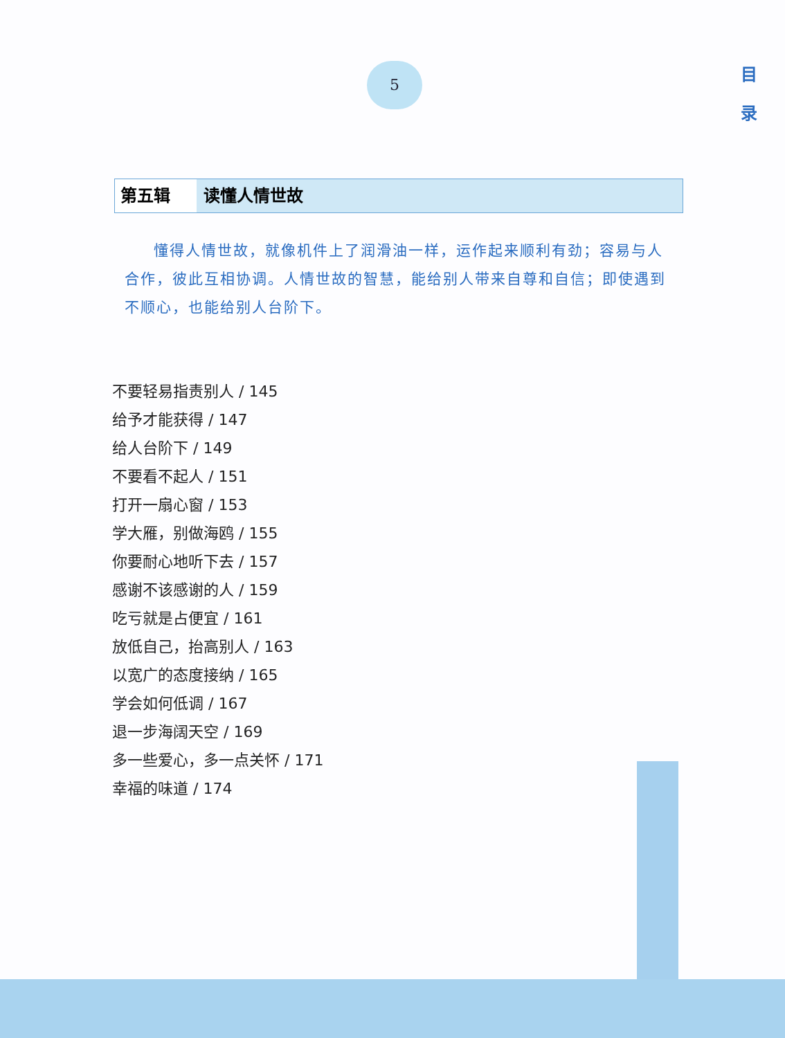5
目
录
第五辑 读懂人情世故
懂得人情世故，就像机件上了润滑油一样，运作起来顺利有劲；容易与人合作，彼此互相协调。人情世故的智慧，能给别人带来自尊和自信；即使遇到不顺心，也能给别人台阶下。
不要轻易指责别人 / 145
给予才能获得 / 147
给人台阶下 / 149
不要看不起人 / 151
打开一扇心窗 / 153
学大雁，别做海鸥 / 155
你要耐心地听下去 / 157
感谢不该感谢的人 / 159
吃亏就是占便宜 / 161
放低自己，抬高别人 / 163
以宽广的态度接纳 / 165
学会如何低调 / 167
退一步海阔天空 / 169
多一些爱心，多一点关怀 / 171
幸福的味道 / 174